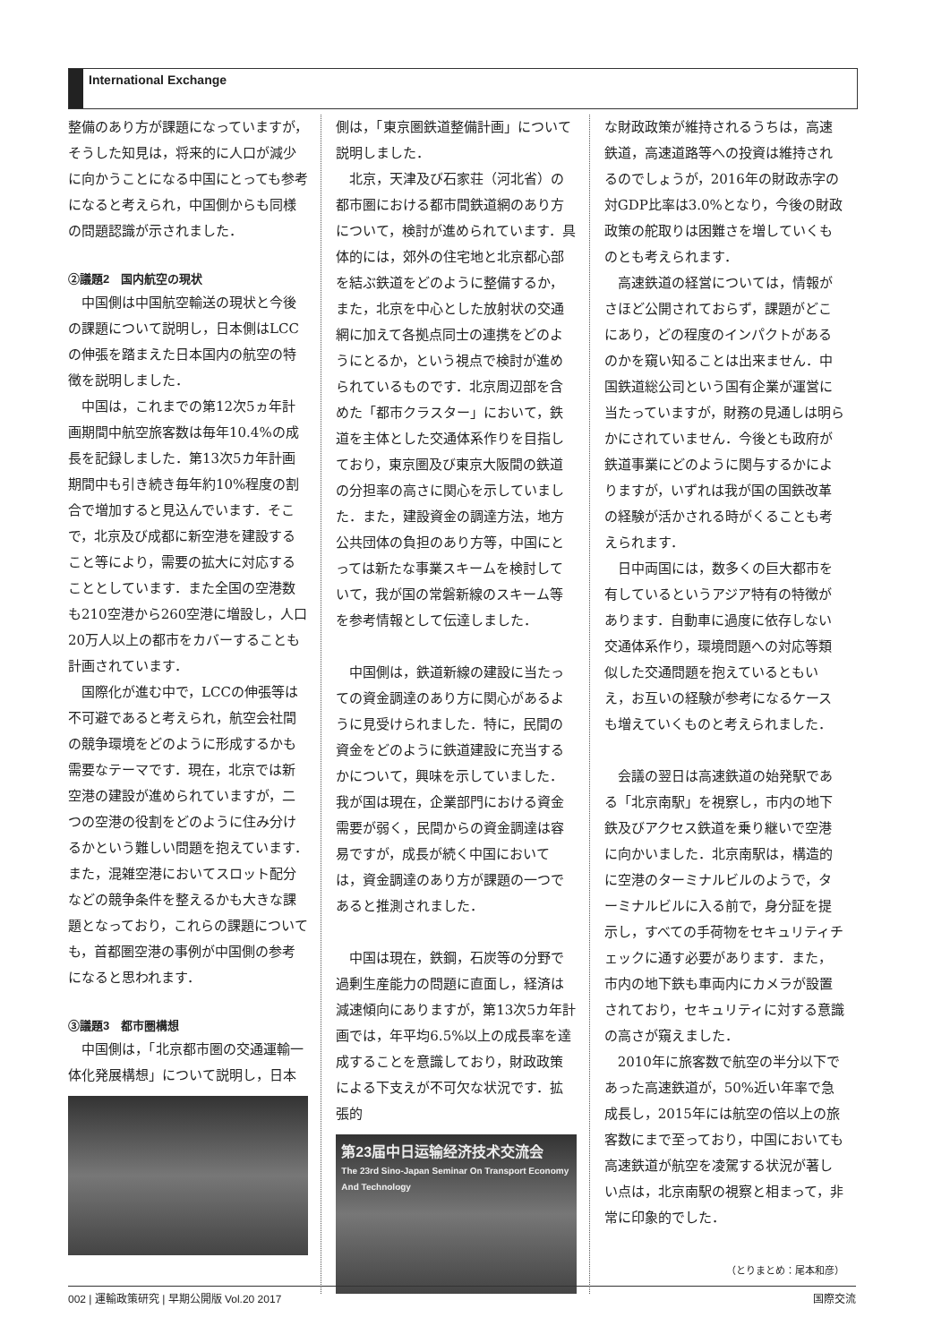International Exchange
整備のあり方が課題になっていますが，そうした知見は，将来的に人口が減少に向かうことになる中国にとっても参考になると考えられ，中国側からも同様の問題認識が示されました．
②議題2　国内航空の現状
中国側は中国航空輸送の現状と今後の課題について説明し，日本側はLCCの伸張を踏まえた日本国内の航空の特徴を説明しました．
中国は，これまでの第12次5ヵ年計画期間中航空旅客数は毎年10.4%の成長を記録しました．第13次5カ年計画期間中も引き続き毎年約10%程度の割合で増加すると見込んでいます．そこで，北京及び成都に新空港を建設すること等により，需要の拡大に対応することとしています．また全国の空港数も210空港から260空港に増設し，人口20万人以上の都市をカバーすることも計画されています．
国際化が進む中で，LCCの伸張等は不可避であると考えられ，航空会社間の競争環境をどのように形成するかも需要なテーマです．現在，北京では新空港の建設が進められていますが，二つの空港の役割をどのように住み分けるかという難しい問題を抱えています．また，混雑空港においてスロット配分などの競争条件を整えるかも大きな課題となっており，これらの課題についても，首都圏空港の事例が中国側の参考になると思われます．
③議題3　都市圏構想
中国側は，「北京都市圏の交通運輸一体化発展構想」について説明し，日本
側は，「東京圏鉄道整備計画」について説明しました．
北京，天津及び石家荘（河北省）の都市圏における都市間鉄道網のあり方について，検討が進められています．具体的には，郊外の住宅地と北京都心部を結ぶ鉄道をどのように整備するか，また，北京を中心とした放射状の交通網に加えて各拠点同士の連携をどのようにとるか，という視点で検討が進められているものです．北京周辺部を含めた「都市クラスター」において，鉄道を主体とした交通体系作りを目指しており，東京圏及び東京大阪間の鉄道の分担率の高さに関心を示していました．また，建設資金の調達方法，地方公共団体の負担のあり方等，中国にとっては新たな事業スキームを検討していて，我が国の常磐新線のスキーム等を参考情報として伝達しました．
中国側は，鉄道新線の建設に当たっての資金調達のあり方に関心があるように見受けられました．特に，民間の資金をどのように鉄道建設に充当するかについて，興味を示していました．我が国は現在，企業部門における資金需要が弱く，民間からの資金調達は容易ですが，成長が続く中国においては，資金調達のあり方が課題の一つであると推測されました．
中国は現在，鉄鋼，石炭等の分野で過剰生産能力の問題に直面し，経済は減速傾向にありますが，第13次5カ年計画では，年平均6.5%以上の成長率を達成することを意識しており，財政政策による下支えが不可欠な状況です．拡張的
第23届中日运输经济技术交流会
The 23rd Sino-Japan Seminar On Transport Economy And Technology
な財政政策が維持されるうちは，高速鉄道，高速道路等への投資は維持されるのでしょうが，2016年の財政赤字の対GDP比率は3.0%となり，今後の財政政策の舵取りは困難さを増していくものとも考えられます．
高速鉄道の経営については，情報がさほど公開されておらず，課題がどこにあり，どの程度のインパクトがあるのかを窺い知ることは出来ません．中国鉄道総公司という国有企業が運営に当たっていますが，財務の見通しは明らかにされていません．今後とも政府が鉄道事業にどのように関与するかによりますが，いずれは我が国の国鉄改革の経験が活かされる時がくることも考えられます．
日中両国には，数多くの巨大都市を有しているというアジア特有の特徴があります．自動車に過度に依存しない交通体系作り，環境問題への対応等類似した交通問題を抱えているともいえ，お互いの経験が参考になるケースも増えていくものと考えられました．
会議の翌日は高速鉄道の始発駅である「北京南駅」を視察し，市内の地下鉄及びアクセス鉄道を乗り継いで空港に向かいました．北京南駅は，構造的に空港のターミナルビルのようで，ターミナルビルに入る前で，身分証を提示し，すべての手荷物をセキュリティチェックに通す必要があります．また，市内の地下鉄も車両内にカメラが設置されており，セキュリティに対する意識の高さが窺えました．
2010年に旅客数で航空の半分以下であった高速鉄道が，50%近い年率で急成長し，2015年には航空の倍以上の旅客数にまで至っており，中国においても高速鉄道が航空を凌駕する状況が著しい点は，北京南駅の視察と相まって，非常に印象的でした．
（とりまとめ：尾本和彦）
002 | 運輸政策研究 | 早期公開版 Vol.20 2017 国際交流